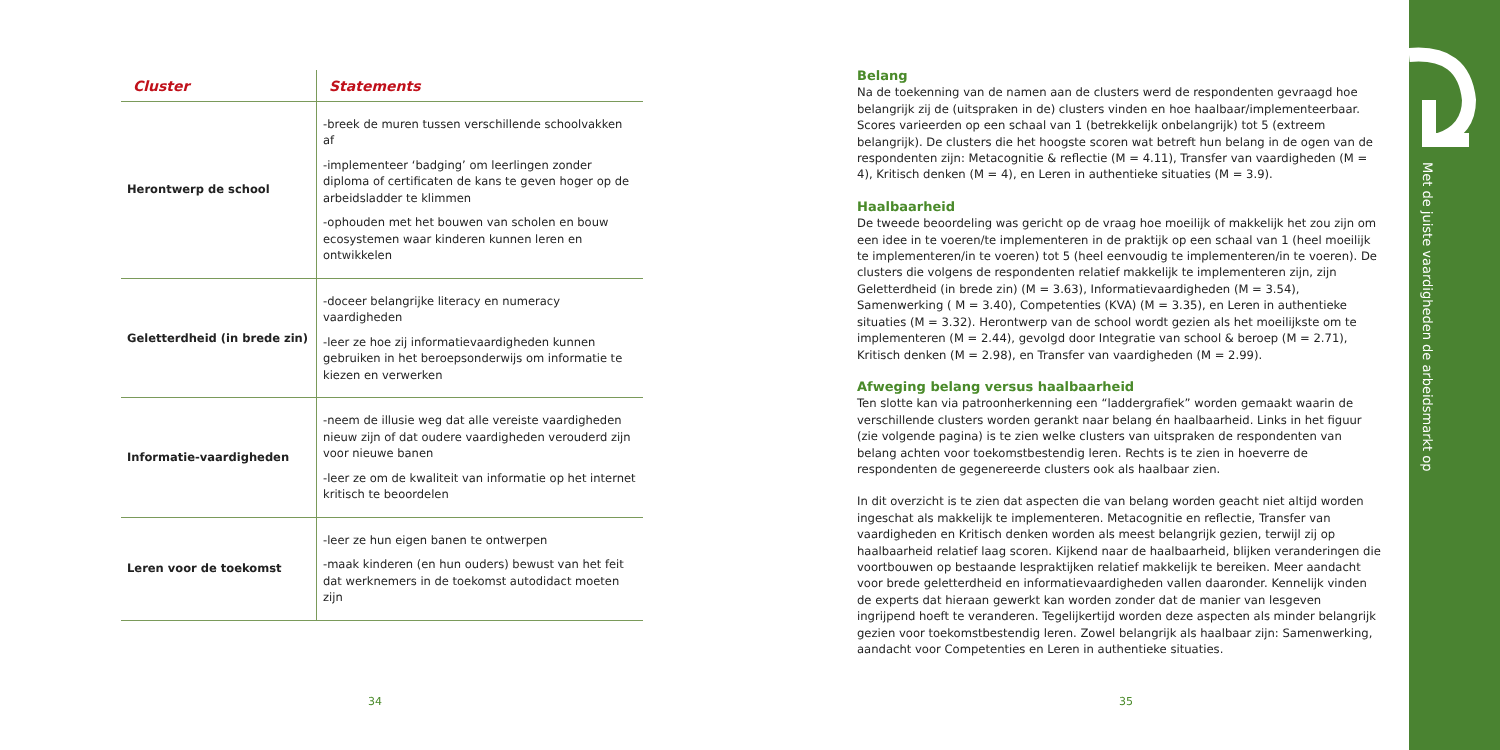| Cluster | Statements |
| --- | --- |
| Herontwerp de school | -breek de muren tussen verschillende schoolvakken af -implementeer ‘badging’ om leerlingen zonder diploma of certificaten de kans te geven hoger op de arbeidsladder te klimmen -ophouden met het bouwen van scholen en bouw ecosystemen waar kinderen kunnen leren en ontwikkelen |
| Geletterdheid (in brede zin) | -doceer belangrijke literacy en numeracy vaardigheden -leer ze hoe zij informatievaardigheden kunnen gebruiken in het beroepsonderwijs om informatie te kiezen en verwerken |
| Informatie-vaardigheden | -neem de illusie weg dat alle vereiste vaardigheden nieuw zijn of dat oudere vaardigheden verouderd zijn voor nieuwe banen -leer ze om de kwaliteit van informatie op het internet kritisch te beoordelen |
| Leren voor de toekomst | -leer ze hun eigen banen te ontwerpen -maak kinderen (en hun ouders) bewust van het feit dat werknemers in de toekomst autodidact moeten zijn |
34
Belang
Na de toekenning van de namen aan de clusters werd de respondenten gevraagd hoe belangrijk zij de (uitspraken in de) clusters vinden en hoe haalbaar/implementeerbaar. Scores varieerden op een schaal van 1 (betrekkelijk onbelangrijk) tot 5 (extreem belangrijk). De clusters die het hoogste scoren wat betreft hun belang in de ogen van de respondenten zijn: Metacognitie & reflectie (M = 4.11), Transfer van vaardigheden (M = 4), Kritisch denken (M = 4), en Leren in authentieke situaties (M = 3.9).
Haalbaarheid
De tweede beoordeling was gericht op de vraag hoe moeilijk of makkelijk het zou zijn om een idee in te voeren/te implementeren in de praktijk op een schaal van 1 (heel moeilijk te implementeren/in te voeren) tot 5 (heel eenvoudig te implementeren/in te voeren). De clusters die volgens de respondenten relatief makkelijk te implementeren zijn, zijn Geletterdheid (in brede zin) (M = 3.63), Informatievaardigheden (M = 3.54), Samenwerking ( M = 3.40), Competenties (KVA) (M = 3.35), en Leren in authentieke situaties (M = 3.32). Herontwerp van de school wordt gezien als het moeilijkste om te implementeren (M = 2.44), gevolgd door Integratie van school & beroep (M = 2.71), Kritisch denken (M = 2.98), en Transfer van vaardigheden (M = 2.99).
Afweging belang versus haalbaarheid
Ten slotte kan via patroonherkenning een “laddergrafiek” worden gemaakt waarin de verschillende clusters worden gerankt naar belang én haalbaarheid. Links in het figuur (zie volgende pagina) is te zien welke clusters van uitspraken de respondenten van belang achten voor toekomstbestendig leren. Rechts is te zien in hoeverre de respondenten de gegenereerde clusters ook als haalbaar zien.
In dit overzicht is te zien dat aspecten die van belang worden geacht niet altijd worden ingeschat als makkelijk te implementeren. Metacognitie en reflectie, Transfer van vaardigheden en Kritisch denken worden als meest belangrijk gezien, terwijl zij op haalbaarheid relatief laag scoren. Kijkend naar de haalbaarheid, blijken veranderingen die voortbouwen op bestaande lespraktijken relatief makkelijk te bereiken. Meer aandacht voor brede geletterdheid en informatievaardigheden vallen daaronder. Kennelijk vinden de experts dat hieraan gewerkt kan worden zonder dat de manier van lesgeven ingrijpend hoeft te veranderen. Tegelijkertijd worden deze aspecten als minder belangrijk gezien voor toekomstbestendig leren. Zowel belangrijk als haalbaar zijn: Samenwerking, aandacht voor Competenties en Leren in authentieke situaties.
35
Met de juiste vaardigheden de arbeidsmarkt op